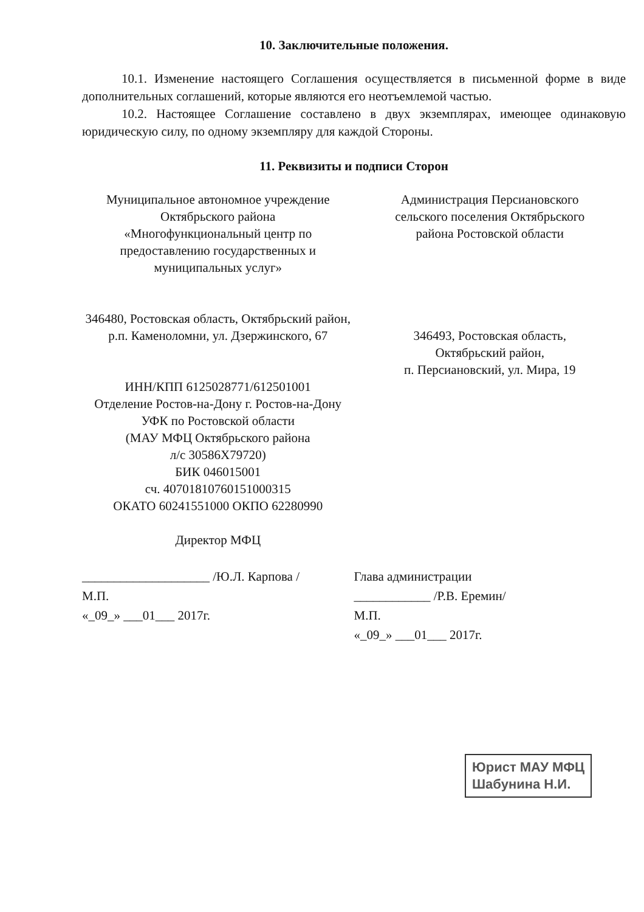10. Заключительные положения.
10.1. Изменение настоящего Соглашения осуществляется в письменной форме в виде дополнительных соглашений, которые являются его неотъемлемой частью.
10.2. Настоящее Соглашение составлено в двух экземплярах, имеющее одинаковую юридическую силу, по одному экземпляру для каждой Стороны.
11. Реквизиты и подписи Сторон
Муниципальное автономное учреждение
Октябрьского района
«Многофункциональный центр по
предоставлению государственных и
муниципальных услуг»
346480, Ростовская область, Октябрьский район,
р.п. Каменоломни, ул. Дзержинского, 67
ИНН/КПП 6125028771/612501001
Отделение Ростов-на-Дону г. Ростов-на-Дону
УФК по Ростовской области
(МАУ МФЦ Октябрьского района
л/с 30586Х79720)
БИК 046015001
сч. 40701810760151000315
ОКАТО 60241551000 ОКПО 62280990
Директор МФЦ
Администрация Персиановского
сельского поселения Октябрьского
района Ростовской области
346493, Ростовская область,
Октябрьский район,
п. Персиановский, ул. Мира, 19
____________________ /Ю.Л. Карпова /
М.П.
«_09_» ___01___ 2017г.
Глава администрации
____________ /Р.В. Еремин/
М.П.
«_09_» ___01___ 2017г.
Юрист МАУ МФЦ
Шабунина Н.И.